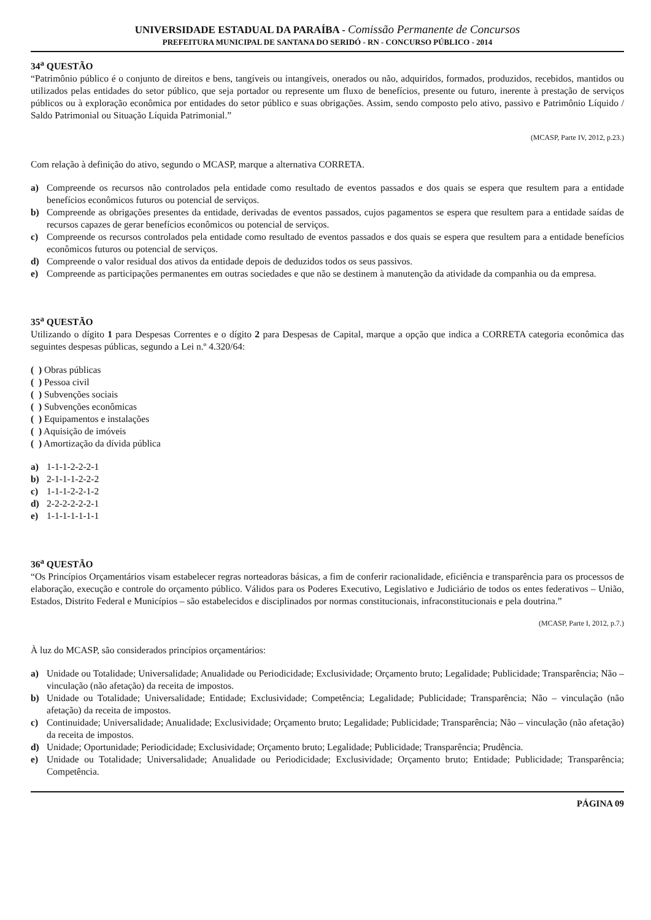UNIVERSIDADE ESTADUAL DA PARAÍBA - Comissão Permanente de Concursos
PREFEITURA MUNICIPAL DE SANTANA DO SERIDÓ - RN - CONCURSO PÚBLICO - 2014
34<sup>a</sup> QUESTÃO
“Patrimônio público é o conjunto de direitos e bens, tangíveis ou intangíveis, onerados ou não, adquiridos, formados, produzidos, recebidos, mantidos ou utilizados pelas entidades do setor público, que seja portador ou represente um fluxo de benefícios, presente ou futuro, inerente à prestação de serviços públicos ou à exploração econômica por entidades do setor público e suas obrigações. Assim, sendo composto pelo ativo, passivo e Patrimônio Líquido / Saldo Patrimonial ou Situação Líquida Patrimonial.”
(MCASP, Parte IV, 2012, p.23.)
Com relação à definição do ativo, segundo o MCASP, marque a alternativa CORRETA.
a) Compreende os recursos não controlados pela entidade como resultado de eventos passados e dos quais se espera que resultem para a entidade benefícios econômicos futuros ou potencial de serviços.
b) Compreende as obrigações presentes da entidade, derivadas de eventos passados, cujos pagamentos se espera que resultem para a entidade saídas de recursos capazes de gerar benefícios econômicos ou potencial de serviços.
c) Compreende os recursos controlados pela entidade como resultado de eventos passados e dos quais se espera que resultem para a entidade benefícios econômicos futuros ou potencial de serviços.
d) Compreende o valor residual dos ativos da entidade depois de deduzidos todos os seus passivos.
e) Compreende as participações permanentes em outras sociedades e que não se destinem à manutenção da atividade da companhia ou da empresa.
35<sup>a</sup> QUESTÃO
Utilizando o dígito 1 para Despesas Correntes e o dígito 2 para Despesas de Capital, marque a opção que indica a CORRETA categoria econômica das seguintes despesas públicas, segundo a Lei n.º 4.320/64:
( ) Obras públicas
( ) Pessoa civil
( ) Subvenções sociais
( ) Subvenções econômicas
( ) Equipamentos e instalações
( ) Aquisição de imóveis
( ) Amortização da dívida pública
a) 1-1-1-2-2-2-1
b) 2-1-1-1-2-2-2
c) 1-1-1-2-2-1-2
d) 2-2-2-2-2-2-1
e) 1-1-1-1-1-1-1
36<sup>a</sup> QUESTÃO
“Os Princípios Orçamentários visam estabelecer regras norteadoras básicas, a fim de conferir racionalidade, eficiência e transparência para os processos de elaboração, execução e controle do orçamento público. Válidos para os Poderes Executivo, Legislativo e Judiciário de todos os entes federativos – União, Estados, Distrito Federal e Municípios – são estabelecidos e disciplinados por normas constitucionais, infraconstitucionais e pela doutrina.”
(MCASP, Parte I, 2012, p.7.)
À luz do MCASP, são considerados princípios orçamentários:
a) Unidade ou Totalidade; Universalidade; Anualidade ou Periodicidade; Exclusividade; Orçamento bruto; Legalidade; Publicidade; Transparência; Não – vinculação (não afetação) da receita de impostos.
b) Unidade ou Totalidade; Universalidade; Entidade; Exclusividade; Competência; Legalidade; Publicidade; Transparência; Não – vinculação (não afetação) da receita de impostos.
c) Continuidade; Universalidade; Anualidade; Exclusividade; Orçamento bruto; Legalidade; Publicidade; Transparência; Não – vinculação (não afetação) da receita de impostos.
d) Unidade; Oportunidade; Periodicidade; Exclusividade; Orçamento bruto; Legalidade; Publicidade; Transparência; Prudência.
e) Unidade ou Totalidade; Universalidade; Anualidade ou Periodicidade; Exclusividade; Orçamento bruto; Entidade; Publicidade; Transparência; Competência.
PÁGINA 09